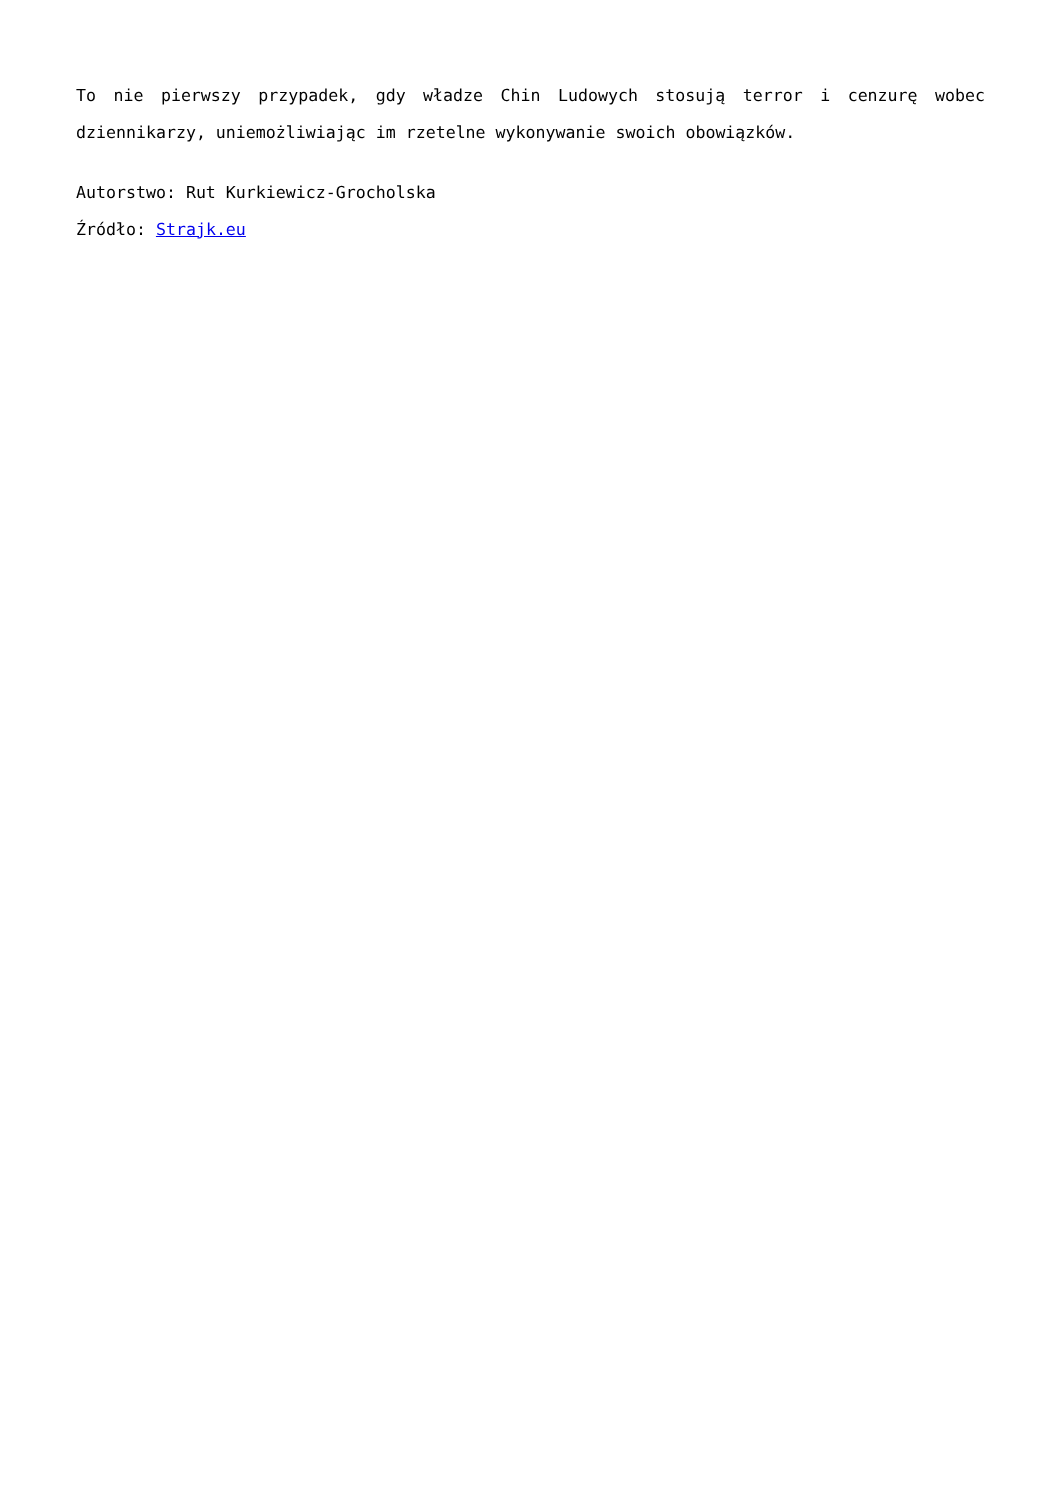To nie pierwszy przypadek, gdy władze Chin Ludowych stosują terror i cenzurę wobec dziennikarzy, uniemożliwiając im rzetelne wykonywanie swoich obowiązków.
Autorstwo: Rut Kurkiewicz-Grocholska
Źródło: Strajk.eu